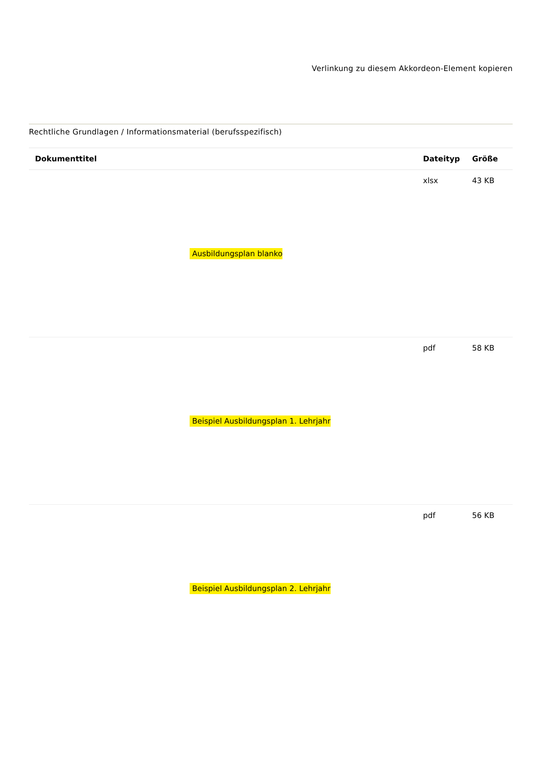Verlinkung zu diesem Akkordeon-Element kopieren
Rechtliche Grundlagen / Informationsmaterial (berufsspezifisch)
| Dokumenttitel | Dateityp | Größe |
| --- | --- | --- |
| Ausbildungsplan blanko | xlsx | 43 KB |
| Beispiel Ausbildungsplan 1. Lehrjahr | pdf | 58 KB |
| Beispiel Ausbildungsplan 2. Lehrjahr | pdf | 56 KB |